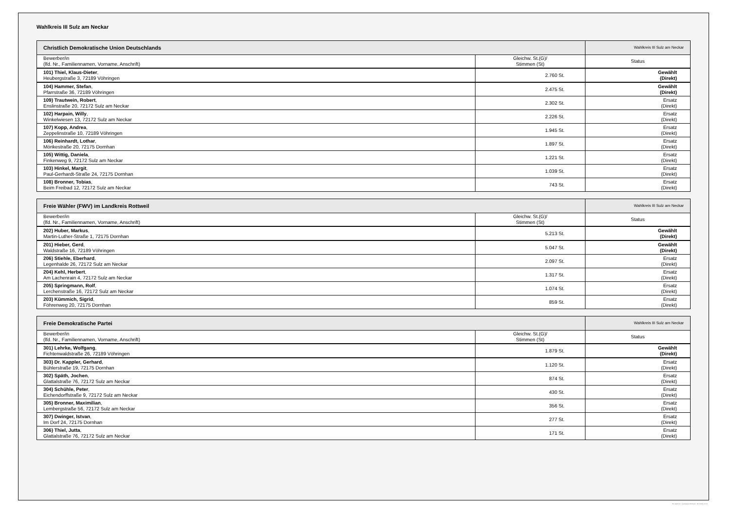Wahlkreis III Sulz am Neckar
| Christlich Demokratische Union Deutschlands | | Wahlkreis III Sulz am Neckar |
| Bewerber/in (lfd. Nr., Familiennamen, Vorname, Anschrift) | Gleichw. St.(G)/ Stimmen (St) | Status |
| 101) Thiel, Klaus-Dieter , Heubergstraße 3, 72189 Vöhringen | 2.760 St. | Gewählt (Direkt) |
| 104) Hammer, Stefan , Pfarrstraße 36, 72189 Vöhringen | 2.475 St. | Gewählt (Direkt) |
| 109) Trautwein, Robert , Enslinstraße 20, 72172 Sulz am Neckar | 2.302 St. | Ersatz (Direkt) |
| 102) Harpain, Willy , Winkelwiesen 13, 72172 Sulz am Neckar | 2.226 St. | Ersatz (Direkt) |
| 107) Kopp, Andrea , Zeppelinstraße 10, 72189 Vöhringen | 1.945 St. | Ersatz (Direkt) |
| 106) Reinhardt, Lothar , Mörikestraße 20, 72175 Dornhan | 1.897 St. | Ersatz (Direkt) |
| 105) Wittig, Daniela , Finkenweg 9, 72172 Sulz am Neckar | 1.221 St. | Ersatz (Direkt) |
| 103) Hinkel, Margit , Paul-Gerhardt-Straße 24, 72175 Dornhan | 1.039 St. | Ersatz (Direkt) |
| 108) Bronner, Tobias , Beim Freibad 12, 72172 Sulz am Neckar | 743 St. | Ersatz (Direkt) |
| Freie Wähler (FWV) im Landkreis Rottweil | | Wahlkreis III Sulz am Neckar |
| Bewerber/in (lfd. Nr., Familiennamen, Vorname, Anschrift) | Gleichw. St.(G)/ Stimmen (St) | Status |
| 202) Huber, Markus , Martin-Luther-Straße 1, 72175 Dornhan | 5.213 St. | Gewählt (Direkt) |
| 201) Hieber, Gerd , Waldstraße 16, 72189 Vöhringen | 5.047 St. | Gewählt (Direkt) |
| 206) Stiehle, Eberhard , Legenhalde 26, 72172 Sulz am Neckar | 2.097 St. | Ersatz (Direkt) |
| 204) Kehl, Herbert , Am Lachenrain 4, 72172 Sulz am Neckar | 1.317 St. | Ersatz (Direkt) |
| 205) Springmann, Rolf , Lerchenstraße 16, 72172 Sulz am Neckar | 1.074 St. | Ersatz (Direkt) |
| 203) Kümmich, Sigrid , Föhrenweg 20, 72175 Dornhan | 859 St. | Ersatz (Direkt) |
| Freie Demokratische Partei | | Wahlkreis III Sulz am Neckar |
| Bewerber/in (lfd. Nr., Familiennamen, Vorname, Anschrift) | Gleichw. St.(G)/ Stimmen (St) | Status |
| 301) Lehrke, Wolfgang , Fichtenwaldstraße 26, 72189 Vöhringen | 1.879 St. | Gewählt (Direkt) |
| 303) Dr. Kappler, Gerhard , Bühlerstraße 19, 72175 Dornhan | 1.120 St. | Ersatz (Direkt) |
| 302) Späth, Jochen , Glattalstraße 76, 72172 Sulz am Neckar | 874 St. | Ersatz (Direkt) |
| 304) Schühle, Peter , Eichendorffstraße 9, 72172 Sulz am Neckar | 430 St. | Ersatz (Direkt) |
| 305) Bronner, Maximilian , Lembergstraße 56, 72172 Sulz am Neckar | 356 St. | Ersatz (Direkt) |
| 307) Dwinger, Istvan , Im Dorf 24, 72175 Dornhan | 277 St. | Ersatz (Direkt) |
| 306) Thiel, Jutta , Glattalstraße 76, 72172 Sulz am Neckar | 171 St. | Ersatz (Direkt) |
PC-Wahl 9.0 - Landratsamt Rottweil - 26.6.2014, 10:11